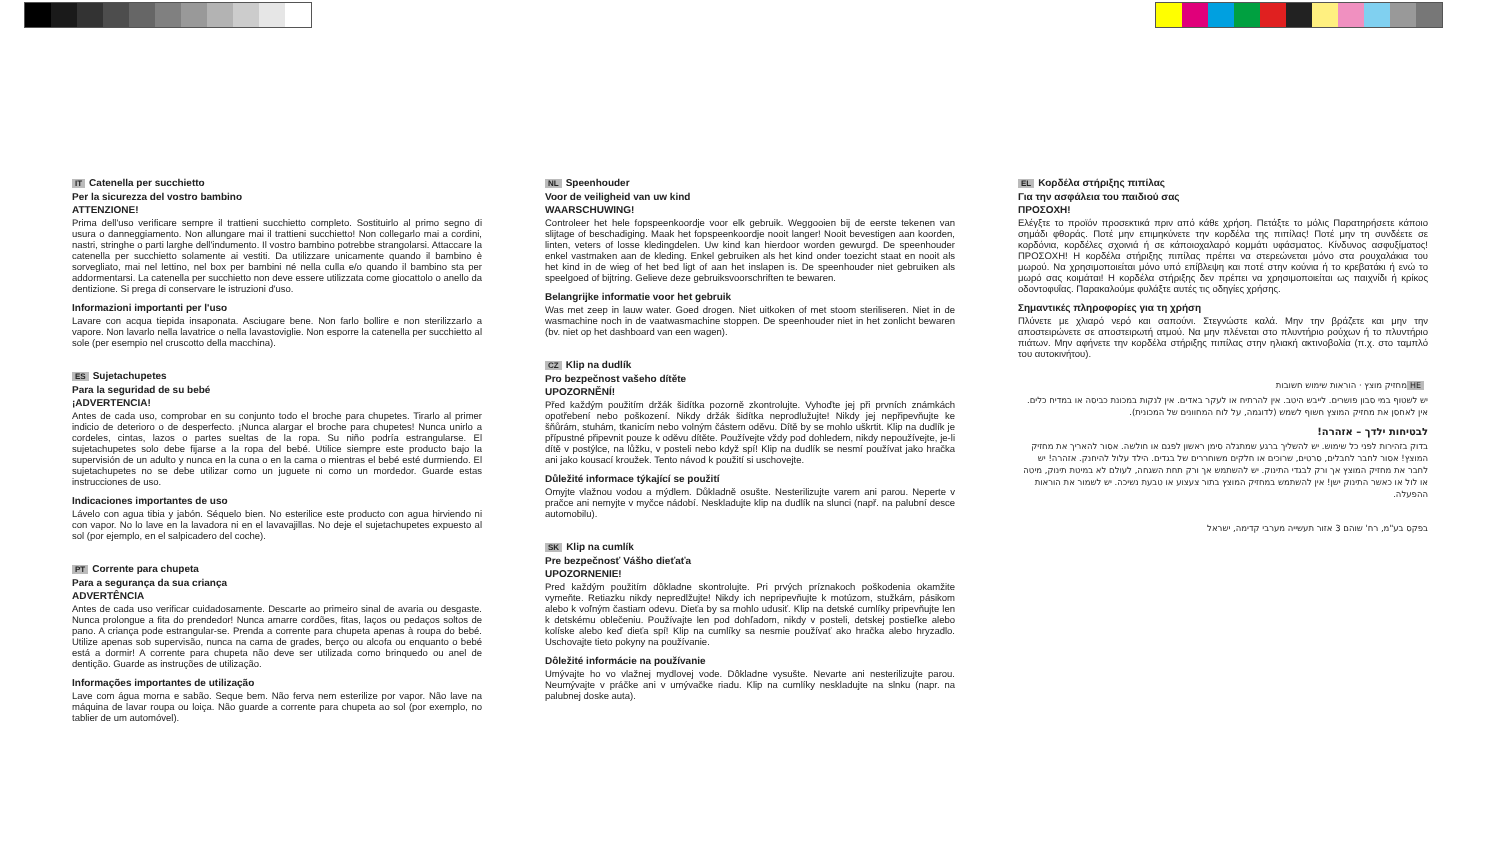IT Catenella per succhietto
Per la sicurezza del vostro bambino
ATTENZIONE!
Prima dell'uso verificare sempre il trattieni succhietto completo. Sostituirlo al primo segno di usura o danneggiamento. Non allungare mai il trattieni succhietto! Non collegarlo mai a cordini, nastri, stringhe o parti larghe dell'indumento. Il vostro bambino potrebbe strangolarsi. Attaccare la catenella per succhietto solamente ai vestiti. Da utilizzare unicamente quando il bambino è sorvegliato, mai nel lettino, nel box per bambini né nella culla e/o quando il bambino sta per addormentarsi. La catenella per succhietto non deve essere utilizzata come giocattolo o anello da dentizione. Si prega di conservare le istruzioni d'uso.
Informazioni importanti per l'uso
Lavare con acqua tiepida insaponata. Asciugare bene. Non farlo bollire e non sterilizzarlo a vapore. Non lavarlo nella lavatrice o nella lavastoviglie. Non esporre la catenella per succhietto al sole (per esempio nel cruscotto della macchina).
ES Sujetachupetes
Para la seguridad de su bebé
¡ADVERTENCIA!
Antes de cada uso, comprobar en su conjunto todo el broche para chupetes. Tirarlo al primer indicio de deterioro o de desperfecto. ¡Nunca alargar el broche para chupetes! Nunca unirlo a cordeles, cintas, lazos o partes sueltas de la ropa. Su niño podría estrangularse. El sujetachupetes solo debe fijarse a la ropa del bebé. Utilice siempre este producto bajo la supervisión de un adulto y nunca en la cuna o en la cama o mientras el bebé esté durmiendo. El sujetachupetes no se debe utilizar como un juguete ni como un mordedor. Guarde estas instrucciones de uso.
Indicaciones importantes de uso
Lávelo con agua tibia y jabón. Séquelo bien. No esterilice este producto con agua hirviendo ni con vapor. No lo lave en la lavadora ni en el lavavajillas. No deje el sujetachupetes expuesto al sol (por ejemplo, en el salpicadero del coche).
PT Corrente para chupeta
Para a segurança da sua criança
ADVERTÊNCIA
Antes de cada uso verificar cuidadosamente. Descarte ao primeiro sinal de avaria ou desgaste. Nunca prolongue a fita do prendedor! Nunca amarre cordões, fitas, laços ou pedaços soltos de pano. A criança pode estrangular-se. Prenda a corrente para chupeta apenas à roupa do bebé. Utilize apenas sob supervisão, nunca na cama de grades, berço ou alcofa ou enquanto o bebé está a dormir! A corrente para chupeta não deve ser utilizada como brinquedo ou anel de dentição. Guarde as instruções de utilização.
Informações importantes de utilização
Lave com água morna e sabão. Seque bem. Não ferva nem esterilize por vapor. Não lave na máquina de lavar roupa ou loiça. Não guarde a corrente para chupeta ao sol (por exemplo, no tablier de um automóvel).
NL Speenhouder
Voor de veiligheid van uw kind
WAARSCHUWING!
Controleer het hele fopspeenkoordje voor elk gebruik. Weggooien bij de eerste tekenen van slijtage of beschadiging. Maak het fopspeenkoordje nooit langer! Nooit bevestigen aan koorden, linten, veters of losse kledingdelen. Uw kind kan hierdoor worden gewurgd. De speenhouder enkel vastmaken aan de kleding. Enkel gebruiken als het kind onder toezicht staat en nooit als het kind in de wieg of het bed ligt of aan het inslapen is. De speenhouder niet gebruiken als speelgoed of bijtring. Gelieve deze gebruiksvoorschriften te bewaren.
Belangrijke informatie voor het gebruik
Was met zeep in lauw water. Goed drogen. Niet uitkoken of met stoom steriliseren. Niet in de wasmachine noch in de vaatwasmachine stoppen. De speenhouder niet in het zonlicht bewaren (bv. niet op het dashboard van een wagen).
CZ Klip na dudlík
Pro bezpečnost vašeho dítěte
UPOZORNĚNÍ!
Před každým použitím držák šidítka pozorně zkontrolujte. Vyhoďte jej při prvních známkách opotřebení nebo poškození. Nikdy držák šidítka neprodlužujte! Nikdy jej nepřipevňujte ke šňůrám, stuhám, tkanicím nebo volným částem oděvu. Dítě by se mohlo uškrtit. Klip na dudlík je přípustné připevnit pouze k oděvu dítěte. Používejte vždy pod dohledem, nikdy nepoužívejte, je-li dítě v postýlce, na lůžku, v posteli nebo když spí! Klip na dudlík se nesmí používat jako hračka ani jako kousací kroužek. Tento návod k použití si uschovejte.
Důležité informace týkající se použití
Omyjte vlažnou vodou a mýdlem. Důkladně osušte. Nesterilizujte varem ani parou. Neperte v pračce ani nemyjte v myčce nádobí. Neskladujte klip na dudlík na slunci (např. na palubní desce automobilu).
SK Klip na cumlík
Pre bezpečnosť Vášho dieťaťa
UPOZORNENIE!
Pred každým použitím dôkladne skontrolujte. Pri prvých príznakoch poškodenia okamžite vymeňte. Retiazku nikdy nepredlžujte! Nikdy ich nepripevňujte k motúzom, stužkám, pásikom alebo k voľným častiam odevu. Dieťa by sa mohlo udusiť. Klip na detské cumlíky pripevňujte len k detskému oblečeniu. Používajte len pod dohľadom, nikdy v posteli, detskej postieľke alebo kolíske alebo keď dieťa spí! Klip na cumlíky sa nesmie používať ako hračka alebo hryzadlo. Uschovajte tieto pokyny na používanie.
Dôležité informácie na používanie
Umývajte ho vo vlažnej mydlovej vode. Dôkladne vysušte. Nevarte ani nesterilizujte parou. Neumývajte v práčke ani v umývačke riadu. Klip na cumlíky neskladujte na slnku (napr. na palubnej doske auta).
EL Κορδέλα στήριξης πιπίλας
Για την ασφάλεια του παιδιού σας
ΠΡΟΣΟΧΗ!
Ελέγξτε το προϊόν προσεκτικά πριν από κάθε χρήση. Πετάξτε το μόλις Παρατηρήσετε κάποιο σημάδι φθοράς. Ποτέ μην επιμηκύνετε την κορδέλα της πιπίλας! Ποτέ μην τη συνδέετε σε κορδόνια, κορδέλες σχοινιά ή σε κάποιοχαλαρό κομμάτι υφάσματος. Κίνδυνος ασφυξίματος! ΠΡΟΣΟΧΗ! Η κορδέλα στήριξης πιπίλας πρέπει να στερεώνεται μόνο στα ρουχαλάκια του μωρού. Να χρησιμοποιείται μόνο υπό επίβλεψη και ποτέ στην κούνια ή το κρεβατάκι ή ενώ το μωρό σας κοιμάται! Η κορδέλα στήριξης δεν πρέπει να χρησιμοποιείται ως παιχνίδι ή κρίκος οδοντοφυΐας. Παρακαλούμε φυλάξτε αυτές τις οδηγίες χρήσης.
Σημαντικές πληροφορίες για τη χρήση
Πλύνετε με χλιαρό νερό και σαπούνι. Στεγνώστε καλά. Μην την βράζετε και μην την αποστειρώνετε σε αποστειρωτή ατμού. Να μην πλένεται στο πλυντήριο ρούχων ή το πλυντήριο πιάτων. Μην αφήνετε την κορδέλα στήριξης πιπίλας στην ηλιακή ακτινοβολία (π.χ. στο ταμπλό του αυτοκινήτου).
HE מחזיק מוצץ · הוראות שימוש חשובות
יש לשטוף במי סבון פושרים. לייבש היטב. אין להרתיח או לעקר באדים. אין לנקות במכונת כביסה או במדיח כלים. אין לאחסן את מחזיק המוצץ חשוף לשמש (לדוגמה, על לוח המחוונים של המכונית).
לבטיחות ילדך – אזהרה!
בדוק בזהירות לפני כל שימוש. יש להשליך ברגע שמתגלה סימן ראשון לפגם או חולשה. אסור להאריך את מחזיק המוצץ! אסור לחבר לחבלים, סרטים, שרוכים או חלקים משוחררים של בגדים. הילד עלול להיחנק. אזהרה! יש לחבר את מחזיק המוצץ אך ורק לבגדי התינוק. יש להשתמש אך ורק תחת השגחה, לעולם לא במיטת תינוק, מיטה או לול או כאשר התינוק ישן! אין להשתמש במחזיק המוצץ בתור צעצוע או טבעת נשיכה. יש לשמור את הוראות ההפעלה.
בפקס בע"מ, רח' שוהם 3 אזור תעשייה מערבי קדימה, ישראל